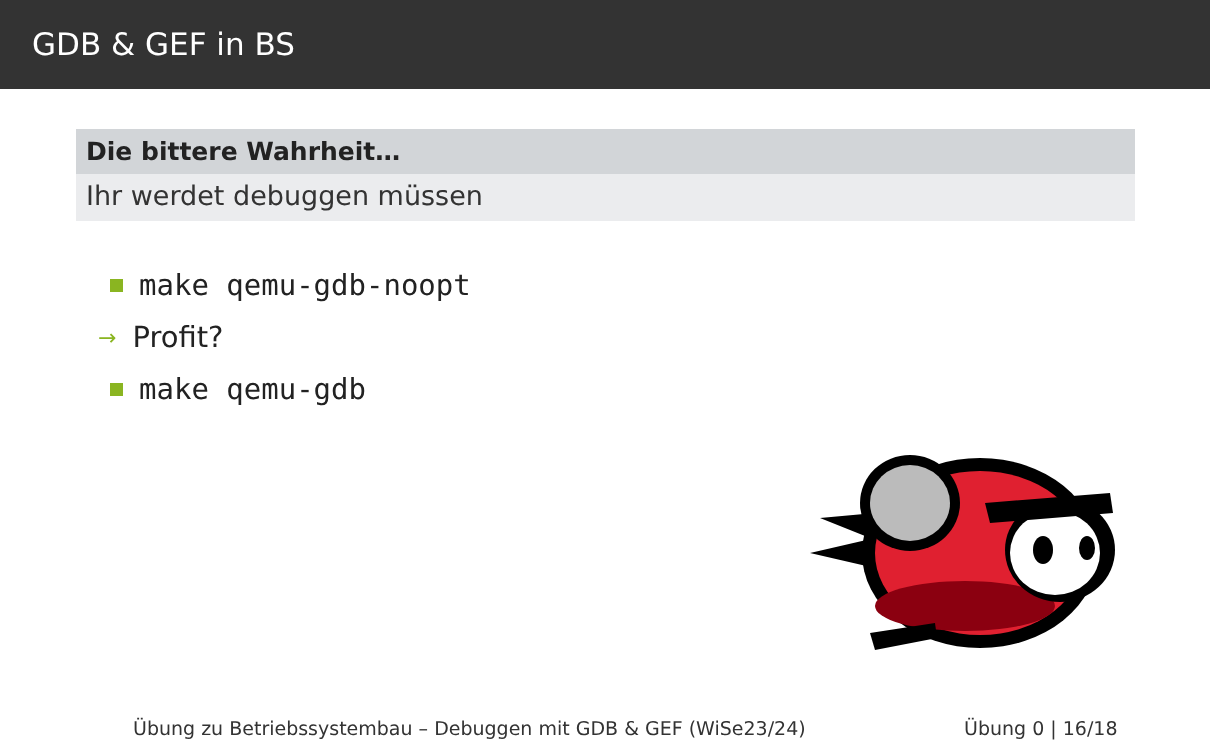GDB & GEF in BS
Die bittere Wahrheit…
Ihr werdet debuggen müssen
make qemu-gdb-noopt
→ Profit?
make qemu-gdb
Übung zu Betriebssystembau – Debuggen mit GDB & GEF (WiSe23/24) Übung 0 | 16/18